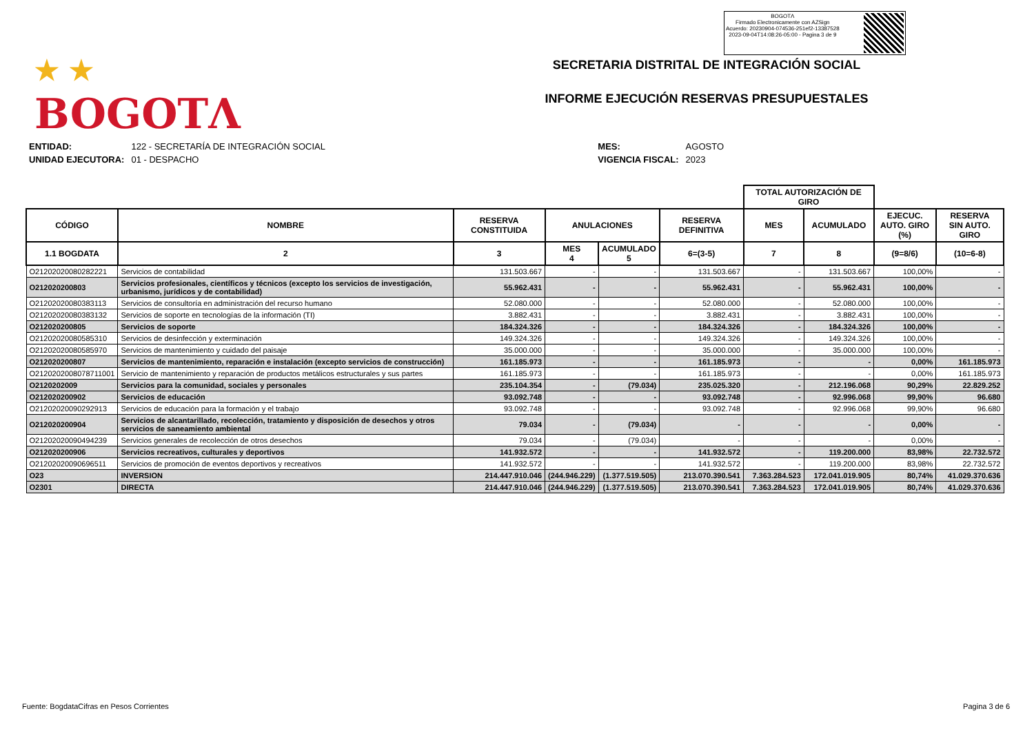★ ★
BOGOTΛ
BOGOTΛ
Firmado Electronicamente con AZSign
Acuerdo: 20230904-074536-251ef2-13387528
2023-09-04T14:08:26-05:00 - Pagina 3 de 9
SECRETARIA DISTRITAL DE INTEGRACIÓN SOCIAL
INFORME EJECUCIÓN RESERVAS PRESUPUESTALES
| ENTIDAD: | 122 - SECRETARÍA DE INTEGRACIÓN SOCIAL |
| UNIDAD EJECUTORA: | 01 - DESPACHO |
| MES: | AGOSTO |
| VIGENCIA FISCAL: | 2023 |
| | | | | | | TOTAL AUTORIZACIÓN DE GIRO | | | |
| --- | --- | --- | --- | --- | --- | --- | --- | --- | --- |
| CÓDIGO | NOMBRE | RESERVA CONSTITUIDA | ANULACIONES | | RESERVA DEFINITIVA | MES | ACUMULADO | EJECUC. AUTO. GIRO (%) | RESERVA SIN AUTO. GIRO |
| 1.1 BOGDATA | 2 | 3 | MES 4 | ACUMULADO 5 | 6=(3-5) | 7 | 8 | (9=8/6) | (10=6-8) |
| O21202020080282221 | Servicios de contabilidad | 131.503.667 | - | - | 131.503.667 | - | 131.503.667 | 100,00% | - |
| O212020200803 | Servicios profesionales, científicos y técnicos (excepto los servicios de investigación, urbanismo, jurídicos y de contabilidad) | 55.962.431 | - | - | 55.962.431 | - | 55.962.431 | 100,00% | - |
| O21202020080383113 | Servicios de consultoría en administración del recurso humano | 52.080.000 | - | - | 52.080.000 | - | 52.080.000 | 100,00% | - |
| O21202020080383132 | Servicios de soporte en tecnologías de la información (TI) | 3.882.431 | - | - | 3.882.431 | - | 3.882.431 | 100,00% | - |
| O212020200805 | Servicios de soporte | 184.324.326 | - | - | 184.324.326 | - | 184.324.326 | 100,00% | - |
| O21202020080585310 | Servicios de desinfección y exterminación | 149.324.326 | - | - | 149.324.326 | - | 149.324.326 | 100,00% | - |
| O21202020080585970 | Servicios de mantenimiento y cuidado del paisaje | 35.000.000 | - | - | 35.000.000 | - | 35.000.000 | 100,00% | - |
| O212020200807 | Servicios de mantenimiento, reparación e instalación (excepto servicios de construcción) | 161.185.973 | - | - | 161.185.973 | - | - | 0,00% | 161.185.973 |
| O2120202008078711001 | Servicio de mantenimiento y reparación de productos metálicos estructurales y sus partes | 161.185.973 | - | - | 161.185.973 | - | - | 0,00% | 161.185.973 |
| O2120202009 | Servicios para la comunidad, sociales y personales | 235.104.354 | - | (79.034) | 235.025.320 | - | 212.196.068 | 90,29% | 22.829.252 |
| O212020200902 | Servicios de educación | 93.092.748 | - | - | 93.092.748 | - | 92.996.068 | 99,90% | 96.680 |
| O21202020090292913 | Servicios de educación para la formación y el trabajo | 93.092.748 | - | - | 93.092.748 | - | 92.996.068 | 99,90% | 96.680 |
| O212020200904 | Servicios de alcantarillado, recolección, tratamiento y disposición de desechos y otros servicios de saneamiento ambiental | 79.034 | - | (79.034) | - | - | - | 0,00% | - |
| O21202020090494239 | Servicios generales de recolección de otros desechos | 79.034 | - | (79.034) | - | - | - | 0,00% | - |
| O212020200906 | Servicios recreativos, culturales y deportivos | 141.932.572 | - | - | 141.932.572 | - | 119.200.000 | 83,98% | 22.732.572 |
| O21202020090696511 | Servicios de promoción de eventos deportivos y recreativos | 141.932.572 | - | - | 141.932.572 | - | 119.200.000 | 83,98% | 22.732.572 |
| O23 | INVERSION | 214.447.910.046 | (244.946.229) | (1.377.519.505) | 213.070.390.541 | 7.363.284.523 | 172.041.019.905 | 80,74% | 41.029.370.636 |
| O2301 | DIRECTA | 214.447.910.046 | (244.946.229) | (1.377.519.505) | 213.070.390.541 | 7.363.284.523 | 172.041.019.905 | 80,74% | 41.029.370.636 |
Fuente: BogdataCifras en Pesos Corrientes Pagina 3 de 6